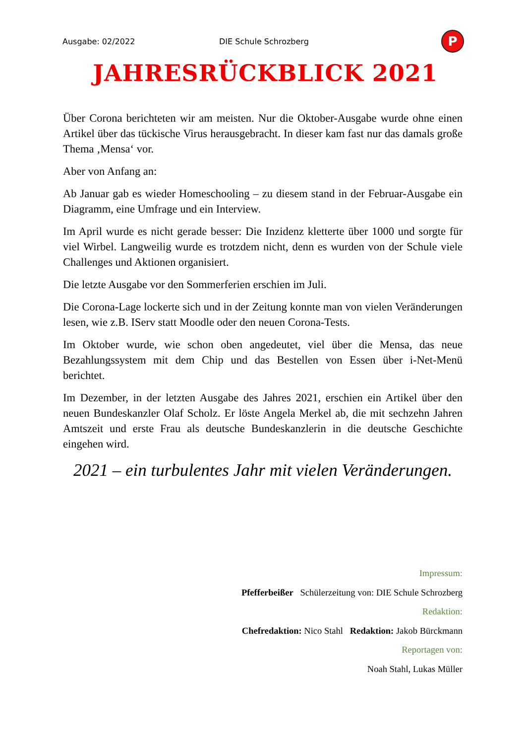Ausgabe: 02/2022 DIE Schule Schrozberg
P
JAHRESRÜCKBLICK 2021
Über Corona berichteten wir am meisten. Nur die Oktober-Ausgabe wurde ohne einen Artikel über das tückische Virus herausgebracht. In dieser kam fast nur das damals große Thema ‚Mensa‘ vor.
Aber von Anfang an:
Ab Januar gab es wieder Homeschooling – zu diesem stand in der Februar-Ausgabe ein Diagramm, eine Umfrage und ein Interview.
Im April wurde es nicht gerade besser: Die Inzidenz kletterte über 1000 und sorgte für viel Wirbel. Langweilig wurde es trotzdem nicht, denn es wurden von der Schule viele Challenges und Aktionen organisiert.
Die letzte Ausgabe vor den Sommerferien erschien im Juli.
Die Corona-Lage lockerte sich und in der Zeitung konnte man von vielen Veränderungen lesen, wie z.B. IServ statt Moodle oder den neuen Corona-Tests.
Im Oktober wurde, wie schon oben angedeutet, viel über die Mensa, das neue Bezahlungssystem mit dem Chip und das Bestellen von Essen über i-Net-Menü berichtet.
Im Dezember, in der letzten Ausgabe des Jahres 2021, erschien ein Artikel über den neuen Bundeskanzler Olaf Scholz. Er löste Angela Merkel ab, die mit sechzehn Jahren Amtszeit und erste Frau als deutsche Bundeskanzlerin in die deutsche Geschichte eingehen wird.
2021 – ein turbulentes Jahr mit vielen Veränderungen.
Impressum:
Pfefferbeißer Schülerzeitung von: DIE Schule Schrozberg
Redaktion:
Chefredaktion: Nico Stahl Redaktion: Jakob Bürckmann
Reportagen von:
Noah Stahl, Lukas Müller